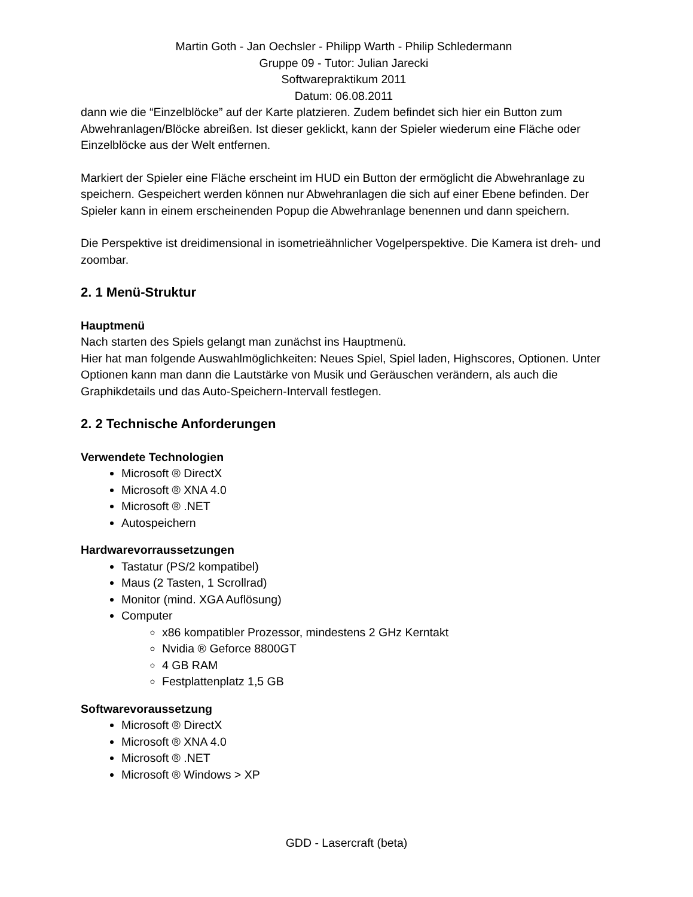Martin Goth - Jan Oechsler - Philipp Warth - Philip Schledermann
Gruppe 09 - Tutor: Julian Jarecki
Softwarepraktikum 2011
Datum: 06.08.2011
dann wie die “Einzelblöcke” auf der Karte platzieren. Zudem befindet sich hier ein Button zum Abwehranlagen/Blöcke abreißen. Ist dieser geklickt, kann der Spieler wiederum eine Fläche oder Einzelblöcke aus der Welt entfernen.
Markiert der Spieler eine Fläche erscheint im HUD ein Button der ermöglicht die Abwehranlage zu speichern. Gespeichert werden können nur Abwehranlagen die sich auf einer Ebene befinden. Der Spieler kann in einem erscheinenden Popup die Abwehranlage benennen und dann speichern.
Die Perspektive ist dreidimensional in isometrieähnlicher Vogelperspektive. Die Kamera ist dreh- und zoombar.
2. 1 Menü-Struktur
Hauptmenü
Nach starten des Spiels gelangt man zunächst ins Hauptmenü.
Hier hat man folgende Auswahlmöglichkeiten: Neues Spiel, Spiel laden, Highscores, Optionen. Unter Optionen kann man dann die Lautstärke von Musik und Geräuschen verändern, als auch die Graphikdetails und das Auto-Speichern-Intervall festlegen.
2. 2 Technische Anforderungen
Verwendete Technologien
Microsoft ® DirectX
Microsoft ® XNA 4.0
Microsoft ® .NET
Autospeichern
Hardwarevorraussetzungen
Tastatur (PS/2 kompatibel)
Maus (2 Tasten, 1 Scrollrad)
Monitor (mind. XGA Auflösung)
Computer
x86 kompatibler Prozessor, mindestens 2 GHz Kerntakt
Nvidia ® Geforce 8800GT
4 GB RAM
Festplattenplatz 1,5 GB
Softwarevoraussetzung
Microsoft ® DirectX
Microsoft ® XNA 4.0
Microsoft ® .NET
Microsoft ® Windows > XP
GDD - Lasercraft (beta)